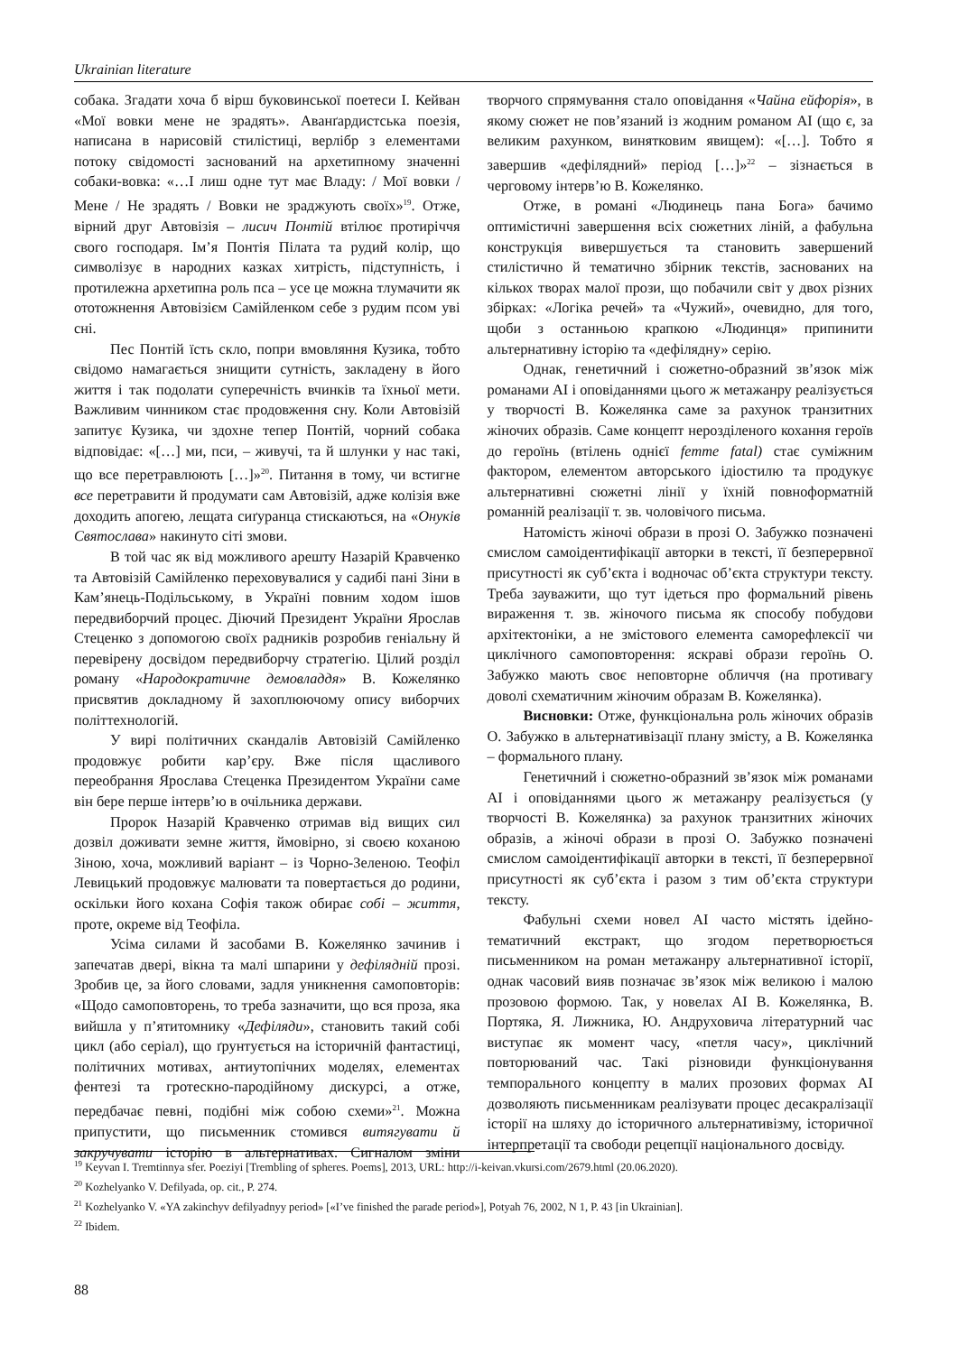Ukrainian literature
собака. Згадати хоча б вірш буковинської поетеси І. Кейван «Мої вовки мене не зрадять». Аванґардистська поезія, написана в нарисовій стилістиці, верлібр з елементами потоку свідомості заснований на архетипному значенні собаки-вовка: «…І лиш одне тут має Владу: / Мої вовки / Мене / Не зрадять / Вовки не зраджують своїх»<sup>19</sup>. Отже, вірний друг Автовізія – лисич Понтій втілює протиріччя свого господаря. Ім’я Понтія Пілата та рудий колір, що символізує в народних казках хитрість, підступність, і протилежна архетипна роль пса – усе це можна тлумачити як ототожнення Автовізієм Самійленком себе з рудим псом уві сні.
Пес Понтій їсть скло, попри вмовляння Кузика, тобто свідомо намагається знищити сутність, закладену в його життя і так подолати суперечність вчинків та їхньої мети. Важливим чинником стає продовження сну. Коли Автовізій запитує Кузика, чи здохне тепер Понтій, чорний собака відповідає: «[…] ми, пси, – живучі, та й шлунки у нас такі, що все перетравлюють […]»<sup>20</sup>. Питання в тому, чи встигне все перетравити й продумати сам Автовізій, адже колізія вже доходить апогею, лещата сиґуранца стискаються, на «Онуків Святослава» накинуто сіті змови.
В той час як від можливого арешту Назарій Кравченко та Автовізій Самійленко переховувалися у садибі пані Зіни в Кам’янець-Подільському, в Україні повним ходом ішов передвиборчий процес. Діючий Президент України Ярослав Стеценко з допомогою своїх радників розробив геніальну й перевірену досвідом передвиборчу стратегію. Цілий розділ роману «Народократичне демовладдя» В. Кожелянко присвятив докладному й захоплюючому опису виборчих політтехнологій.
У вирі політичних скандалів Автовізій Самійленко продовжує робити кар’єру. Вже після щасливого переобрання Ярослава Стеценка Президентом України саме він бере перше інтерв’ю в очільника держави.
Пророк Назарій Кравченко отримав від вищих сил дозвіл доживати земне життя, ймовірно, зі своєю коханою Зіною, хоча, можливий варіант – із Чорно-Зеленою. Теофіл Левицький продовжує малювати та повертається до родини, оскільки його кохана Софія також обирає собі – життя, проте, окреме від Теофіла.
Усіма силами й засобами В. Кожелянко зачинив і запечатав двері, вікна та малі шпарини у дефілядній прозі. Зробив це, за його словами, задля уникнення самоповторів: «Щодо самоповторень, то треба зазначити, що вся проза, яка вийшла у п’ятитомнику «Дефіляди», становить такий собі цикл (або серіал), що ґрунтується на історичній фантастиці, політичних мотивах, антиутопічних моделях, елементах фентезі та гротескно-пародійному дискурсі, а отже, передбачає певні, подібні між собою схеми»<sup>21</sup>. Можна припустити, що письменник стомився витягувати й закручувати історію в альтернативах. Сигналом зміни творчого спрямування стало оповідання «Чайна ейфорія», в якому сюжет не пов’язаний із жодним романом АІ (що є, за великим рахунком, винятковим явищем): «[…]. Тобто я завершив «дефілядний» період […]»<sup>22</sup> – зізнається в черговому інтерв’ю В. Кожелянко.
Отже, в романі «Людинець пана Бога» бачимо оптимістичні завершення всіх сюжетних ліній, а фабульна конструкція вивершується та становить завершений стилістично й тематично збірник текстів, заснованих на кількох творах малої прози, що побачили світ у двох різних збірках: «Логіка речей» та «Чужий», очевидно, для того, щоби з останньою крапкою «Людинця» припинити альтернативну історію та «дефілядну» серію.
Однак, генетичний і сюжетно-образний зв’язок між романами АІ і оповіданнями цього ж метажанру реалізується у творчості В. Кожелянка саме за рахунок транзитних жіночих образів. Саме концепт нерозділеного кохання героїв до героїнь (втілень однієї femme fatal) стає суміжним фактором, елементом авторського ідіостилю та продукує альтернативні сюжетні лінії у їхній повноформатній романній реалізації т. зв. чоловічого письма.
Натомість жіночі образи в прозі О. Забужко позначені смислом самоідентифікації авторки в тексті, її безперервної присутності як суб’єкта і водночас об’єкта структури тексту. Треба зауважити, що тут ідеться про формальний рівень вираження т. зв. жіночого письма як способу побудови архітектоніки, а не змістового елемента саморефлексії чи циклічного самоповторення: яскраві образи героїнь О. Забужко мають своє неповторне обличчя (на противагу доволі схематичним жіночим образам В. Кожелянка).
Висновки: Отже, функціональна роль жіночих образів О. Забужко в альтернативізації плану змісту, а В. Кожелянка – формального плану.
Генетичний і сюжетно-образний зв’язок між романами АІ і оповіданнями цього ж метажанру реалізується (у творчості В. Кожелянка) за рахунок транзитних жіночих образів, а жіночі образи в прозі О. Забужко позначені смислом самоідентифікації авторки в тексті, її безперервної присутності як суб’єкта і разом з тим об’єкта структури тексту.
Фабульні схеми новел АІ часто містять ідейно-тематичний екстракт, що згодом перетворюється письменником на роман метажанру альтернативної історії, однак часовий вияв позначає зв’язок між великою і малою прозовою формою. Так, у новелах АІ В. Кожелянка, В. Портяка, Я. Лижника, Ю. Андруховича літературний час виступає як момент часу, «петля часу», циклічний повторюваний час. Такі різновиди функціонування темпорального концепту в малих прозових формах АІ дозволяють письменникам реалізувати процес десакралізації історії на шляху до історичного альтернативізму, історичної інтерпретації та свободи рецепції національного досвіду.
<sup>19</sup> Keyvan I. Tremtinnya sfer. Poeziyi [Trembling of spheres. Poems], 2013, URL: http://i-keivan.vkursi.com/2679.html (20.06.2020).
<sup>20</sup> Kozhelyanko V. Defilyada, op. cit., P. 274.
<sup>21</sup> Kozhelyanko V. «YA zakinchyv defilyadnyy period» [«I’ve finished the parade period»], Potyah 76, 2002, N 1, P. 43 [in Ukrainian].
<sup>22</sup> Ibidem.
88